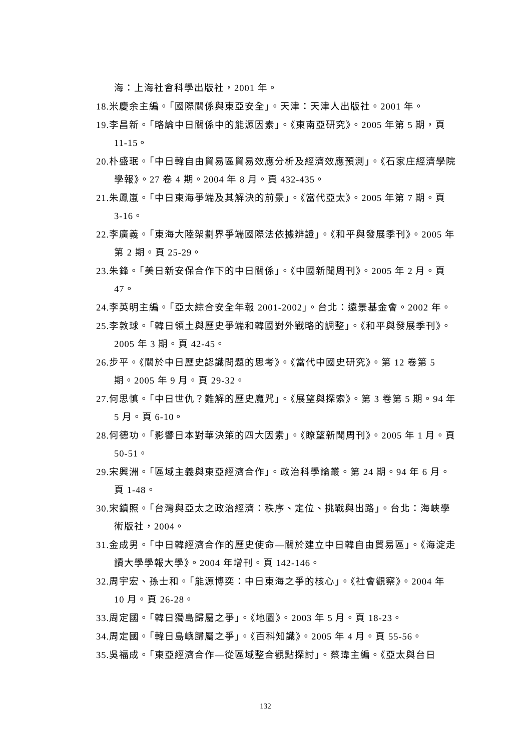海：上海社會科學出版社，2001 年。
18.米慶余主編。「國際關係與東亞安全」。天津：天津人出版社。2001 年。
19.李昌新。「略論中日關係中的能源因素」。《東南亞研究》。2005 年第 5 期，頁 11-15。
20.朴盛珉。「中日韓自由貿易區貿易效應分析及經濟效應預測」。《石家庄經濟學院學報》。27 卷 4 期。2004 年 8 月。頁 432-435。
21.朱鳳嵐。「中日東海爭端及其解決的前景」。《當代亞太》。2005 年第 7 期。頁 3-16。
22.李廣義。「東海大陸架劃界爭端國際法依據辨證」。《和平與發展季刊》。2005 年第 2 期。頁 25-29。
23.朱鋒。「美日新安保合作下的中日關係」。《中國新聞周刊》。2005 年 2 月。頁 47。
24.李英明主編。「亞太綜合安全年報 2001-2002」。台北：遠景基金會。2002 年。
25.李敦球。「韓日領土與歷史爭端和韓國對外戰略的調整」。《和平與發展季刊》。2005 年 3 期。頁 42-45。
26.步平。《關於中日歷史認識問題的思考》。《當代中國史研究》。第 12 卷第 5 期。2005 年 9 月。頁 29-32。
27.何思慎。「中日世仇？難解的歷史魔咒」。《展望與探索》。第 3 卷第 5 期。94 年 5 月。頁 6-10。
28.何德功。「影響日本對華決策的四大因素」。《瞭望新聞周刊》。2005 年 1 月。頁 50-51。
29.宋興洲。「區域主義與東亞經濟合作」。政治科學論叢。第 24 期。94 年 6 月。頁 1-48。
30.宋鎮照。「台灣與亞太之政治經濟：秩序、定位、挑戰與出路」。台北：海峽學術版社，2004。
31.金成男。「中日韓經濟合作的歷史使命—關於建立中日韓自由貿易區」。《海淀走讀大學學報大學》。2004 年增刊。頁 142-146。
32.周宇宏、孫士和。「能源博奕：中日東海之爭的核心」。《社會觀察》。2004 年 10 月。頁 26-28。
33.周定國。「韓日獨島歸屬之爭」。《地圖》。2003 年 5 月。頁 18-23。
34.周定國。「韓日島嶼歸屬之爭」。《百科知識》。2005 年 4 月。頁 55-56。
35.吳福成。「東亞經濟合作—從區域整合觀點探討」。蔡瑋主編。《亞太與台日
132